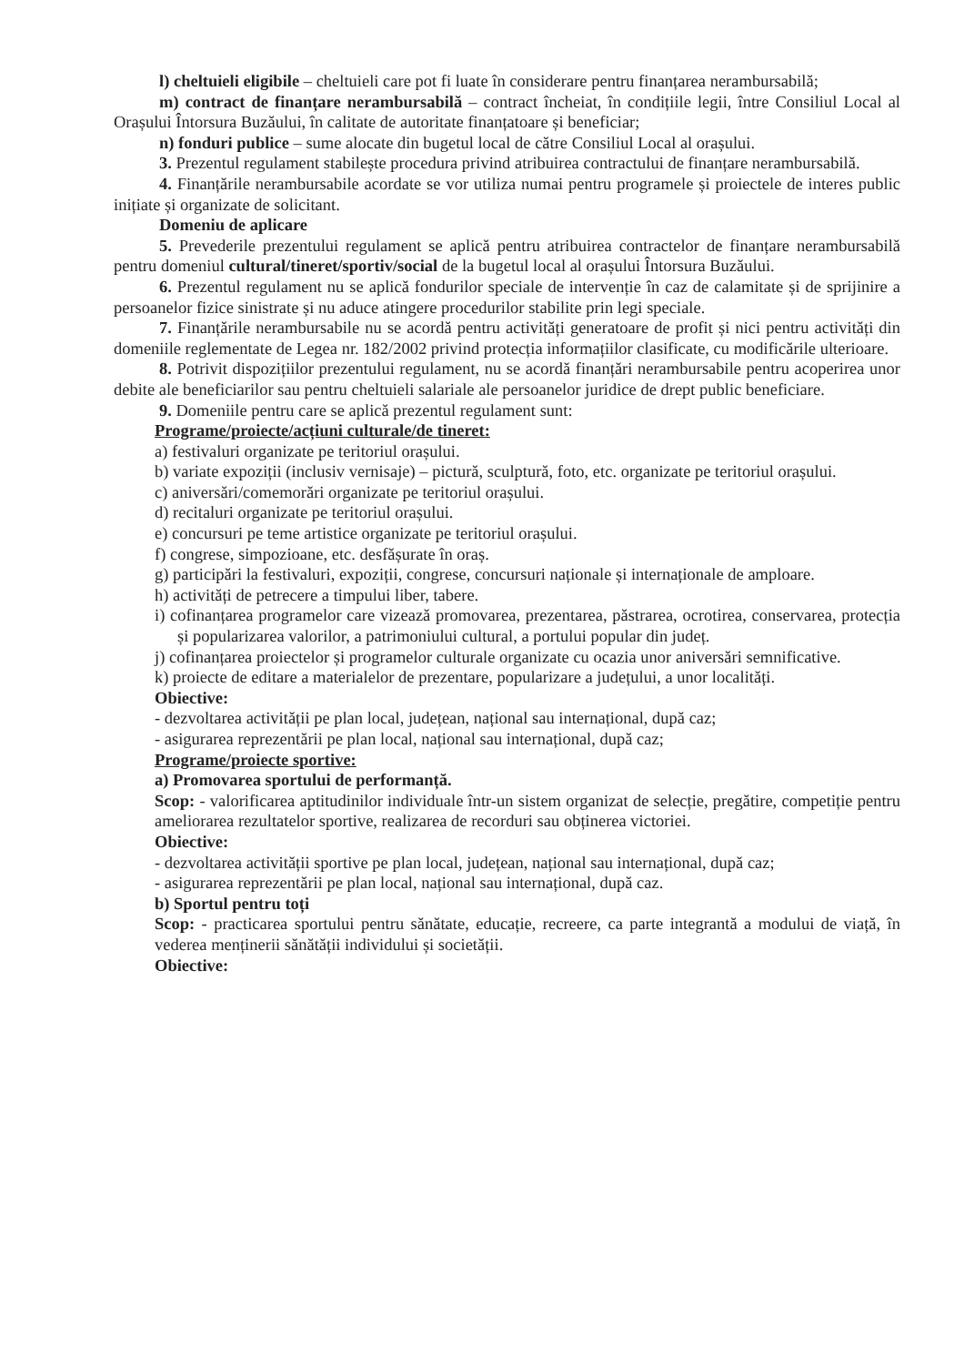l) cheltuieli eligibile – cheltuieli care pot fi luate în considerare pentru finanțarea nerambursabilă;
m) contract de finanțare nerambursabilă – contract încheiat, în condițiile legii, între Consiliul Local al Orașului Întorsura Buzăului, în calitate de autoritate finanțatoare și beneficiar;
n) fonduri publice – sume alocate din bugetul local de către Consiliul Local al orașului.
3. Prezentul regulament stabilește procedura privind atribuirea contractului de finanțare nerambursabilă.
4. Finanțările nerambursabile acordate se vor utiliza numai pentru programele și proiectele de interes public inițiate și organizate de solicitant.
Domeniu de aplicare
5. Prevederile prezentului regulament se aplică pentru atribuirea contractelor de finanțare nerambursabilă pentru domeniul cultural/tineret/sportiv/social de la bugetul local al orașului Întorsura Buzăului.
6. Prezentul regulament nu se aplică fondurilor speciale de intervenție în caz de calamitate și de sprijinire a persoanelor fizice sinistrate și nu aduce atingere procedurilor stabilite prin legi speciale.
7. Finanțările nerambursabile nu se acordă pentru activități generatoare de profit și nici pentru activități din domeniile reglementate de Legea nr. 182/2002 privind protecția informațiilor clasificate, cu modificările ulterioare.
8. Potrivit dispozițiilor prezentului regulament, nu se acordă finanțări nerambursabile pentru acoperirea unor debite ale beneficiarilor sau pentru cheltuieli salariale ale persoanelor juridice de drept public beneficiare.
9. Domeniile pentru care se aplică prezentul regulament sunt:
Programe/proiecte/acțiuni culturale/de tineret:
a) festivaluri organizate pe teritoriul orașului.
b) variate expoziții (inclusiv vernisaje) – pictură, sculptură, foto, etc. organizate pe teritoriul orașului.
c) aniversări/comemorări organizate pe teritoriul orașului.
d) recitaluri organizate pe teritoriul orașului.
e) concursuri pe teme artistice organizate pe teritoriul orașului.
f) congrese, simpozioane, etc. desfășurate în oraș.
g) participări la festivaluri, expoziții, congrese, concursuri naționale și internaționale de amploare.
h) activități de petrecere a timpului liber, tabere.
i) cofinanțarea programelor care vizează promovarea, prezentarea, păstrarea, ocrotirea, conservarea, protecția și popularizarea valorilor, a patrimoniului cultural, a portului popular din județ.
j) cofinanțarea proiectelor și programelor culturale organizate cu ocazia unor aniversări semnificative.
k) proiecte de editare a materialelor de prezentare, popularizare a județului, a unor localități.
Obiective:
- dezvoltarea activității pe plan local, județean, național sau internațional, după caz;
- asigurarea reprezentării pe plan local, național sau internațional, după caz;
Programe/proiecte sportive:
a) Promovarea sportului de performanță.
Scop: - valorificarea aptitudinilor individuale într-un sistem organizat de selecție, pregătire, competiție pentru ameliorarea rezultatelor sportive, realizarea de recorduri sau obținerea victoriei.
Obiective:
- dezvoltarea activității sportive pe plan local, județean, național sau internațional, după caz;
- asigurarea reprezentării pe plan local, național sau internațional, după caz.
b) Sportul pentru toți
Scop: - practicarea sportului pentru sănătate, educație, recreere, ca parte integrantă a modului de viață, în vederea menținerii sănătății individului și societății.
Obiective: